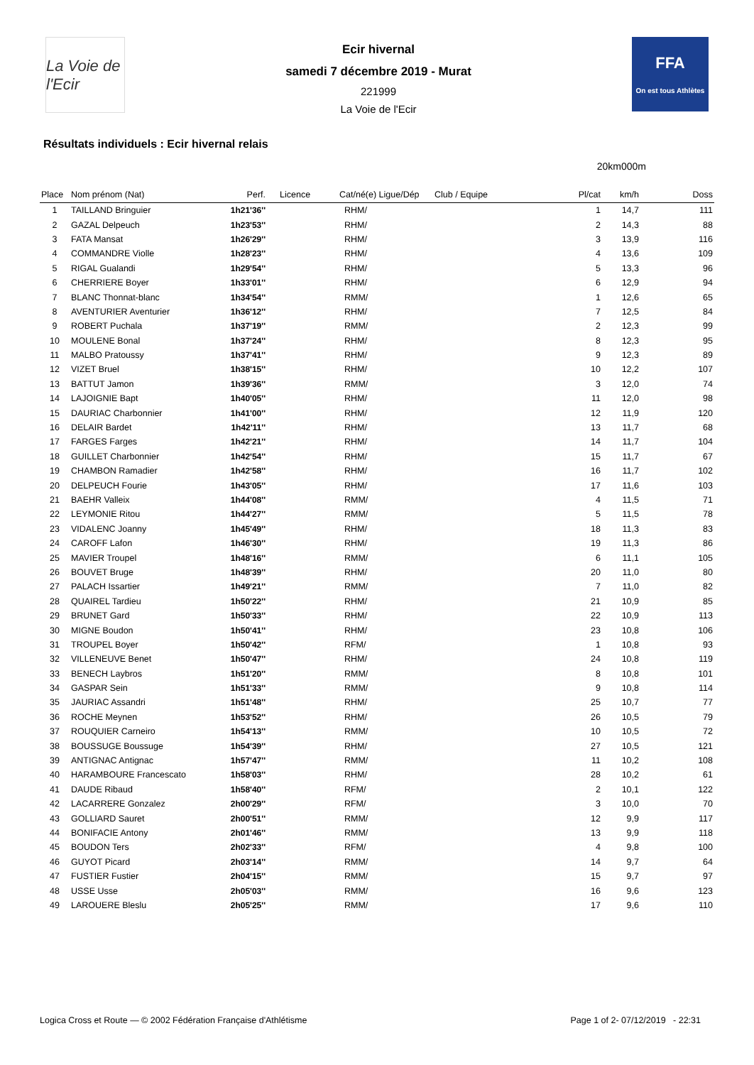La Voie de l'Ecir
Ecir hivernal
samedi 7 décembre 2019 - Murat
221999
La Voie de l'Ecir
FFA
On est tous Athlètes
Résultats individuels : Ecir hivernal relais
20km000m
| Place | Nom prénom (Nat) | Perf. | Licence | Cat/né(e) Ligue/Dép | Club / Equipe | Pl/cat | km/h | Doss |
| --- | --- | --- | --- | --- | --- | --- | --- | --- |
| 1 | TAILLAND Bringuier | 1h21'36'' | | RHM/ | | 1 | 14,7 | 111 |
| 2 | GAZAL Delpeuch | 1h23'53'' | | RHM/ | | 2 | 14,3 | 88 |
| 3 | FATA Mansat | 1h26'29'' | | RHM/ | | 3 | 13,9 | 116 |
| 4 | COMMANDRE Violle | 1h28'23'' | | RHM/ | | 4 | 13,6 | 109 |
| 5 | RIGAL Gualandi | 1h29'54'' | | RHM/ | | 5 | 13,3 | 96 |
| 6 | CHERRIERE Boyer | 1h33'01'' | | RHM/ | | 6 | 12,9 | 94 |
| 7 | BLANC Thonnat-blanc | 1h34'54'' | | RMM/ | | 1 | 12,6 | 65 |
| 8 | AVENTURIER Aventurier | 1h36'12'' | | RHM/ | | 7 | 12,5 | 84 |
| 9 | ROBERT Puchala | 1h37'19'' | | RMM/ | | 2 | 12,3 | 99 |
| 10 | MOULENE Bonal | 1h37'24'' | | RHM/ | | 8 | 12,3 | 95 |
| 11 | MALBO Pratoussy | 1h37'41'' | | RHM/ | | 9 | 12,3 | 89 |
| 12 | VIZET Bruel | 1h38'15'' | | RHM/ | | 10 | 12,2 | 107 |
| 13 | BATTUT Jamon | 1h39'36'' | | RMM/ | | 3 | 12,0 | 74 |
| 14 | LAJOIGNIE Bapt | 1h40'05'' | | RHM/ | | 11 | 12,0 | 98 |
| 15 | DAURIAC Charbonnier | 1h41'00'' | | RHM/ | | 12 | 11,9 | 120 |
| 16 | DELAIR Bardet | 1h42'11'' | | RHM/ | | 13 | 11,7 | 68 |
| 17 | FARGES Farges | 1h42'21'' | | RHM/ | | 14 | 11,7 | 104 |
| 18 | GUILLET Charbonnier | 1h42'54'' | | RHM/ | | 15 | 11,7 | 67 |
| 19 | CHAMBON Ramadier | 1h42'58'' | | RHM/ | | 16 | 11,7 | 102 |
| 20 | DELPEUCH Fourie | 1h43'05'' | | RHM/ | | 17 | 11,6 | 103 |
| 21 | BAEHR Valleix | 1h44'08'' | | RMM/ | | 4 | 11,5 | 71 |
| 22 | LEYMONIE Ritou | 1h44'27'' | | RMM/ | | 5 | 11,5 | 78 |
| 23 | VIDALENC Joanny | 1h45'49'' | | RHM/ | | 18 | 11,3 | 83 |
| 24 | CAROFF Lafon | 1h46'30'' | | RHM/ | | 19 | 11,3 | 86 |
| 25 | MAVIER Troupel | 1h48'16'' | | RMM/ | | 6 | 11,1 | 105 |
| 26 | BOUVET Bruge | 1h48'39'' | | RHM/ | | 20 | 11,0 | 80 |
| 27 | PALACH Issartier | 1h49'21'' | | RMM/ | | 7 | 11,0 | 82 |
| 28 | QUAIREL Tardieu | 1h50'22'' | | RHM/ | | 21 | 10,9 | 85 |
| 29 | BRUNET Gard | 1h50'33'' | | RHM/ | | 22 | 10,9 | 113 |
| 30 | MIGNE Boudon | 1h50'41'' | | RHM/ | | 23 | 10,8 | 106 |
| 31 | TROUPEL Boyer | 1h50'42'' | | RFM/ | | 1 | 10,8 | 93 |
| 32 | VILLENEUVE Benet | 1h50'47'' | | RHM/ | | 24 | 10,8 | 119 |
| 33 | BENECH Laybros | 1h51'20'' | | RMM/ | | 8 | 10,8 | 101 |
| 34 | GASPAR Sein | 1h51'33'' | | RMM/ | | 9 | 10,8 | 114 |
| 35 | JAURIAC Assandri | 1h51'48'' | | RHM/ | | 25 | 10,7 | 77 |
| 36 | ROCHE Meynen | 1h53'52'' | | RHM/ | | 26 | 10,5 | 79 |
| 37 | ROUQUIER Carneiro | 1h54'13'' | | RMM/ | | 10 | 10,5 | 72 |
| 38 | BOUSSUGE Boussuge | 1h54'39'' | | RHM/ | | 27 | 10,5 | 121 |
| 39 | ANTIGNAC Antignac | 1h57'47'' | | RMM/ | | 11 | 10,2 | 108 |
| 40 | HARAMBOURE Francescato | 1h58'03'' | | RHM/ | | 28 | 10,2 | 61 |
| 41 | DAUDE Ribaud | 1h58'40'' | | RFM/ | | 2 | 10,1 | 122 |
| 42 | LACARRERE Gonzalez | 2h00'29'' | | RFM/ | | 3 | 10,0 | 70 |
| 43 | GOLLIARD Sauret | 2h00'51'' | | RMM/ | | 12 | 9,9 | 117 |
| 44 | BONIFACIE Antony | 2h01'46'' | | RMM/ | | 13 | 9,9 | 118 |
| 45 | BOUDON Ters | 2h02'33'' | | RFM/ | | 4 | 9,8 | 100 |
| 46 | GUYOT Picard | 2h03'14'' | | RMM/ | | 14 | 9,7 | 64 |
| 47 | FUSTIER Fustier | 2h04'15'' | | RMM/ | | 15 | 9,7 | 97 |
| 48 | USSE Usse | 2h05'03'' | | RMM/ | | 16 | 9,6 | 123 |
| 49 | LAROUERE Bleslu | 2h05'25'' | | RMM/ | | 17 | 9,6 | 110 |
Logica Cross et Route — © 2002 Fédération Française d'Athlétisme Page 1 of 2- 07/12/2019 - 22:31